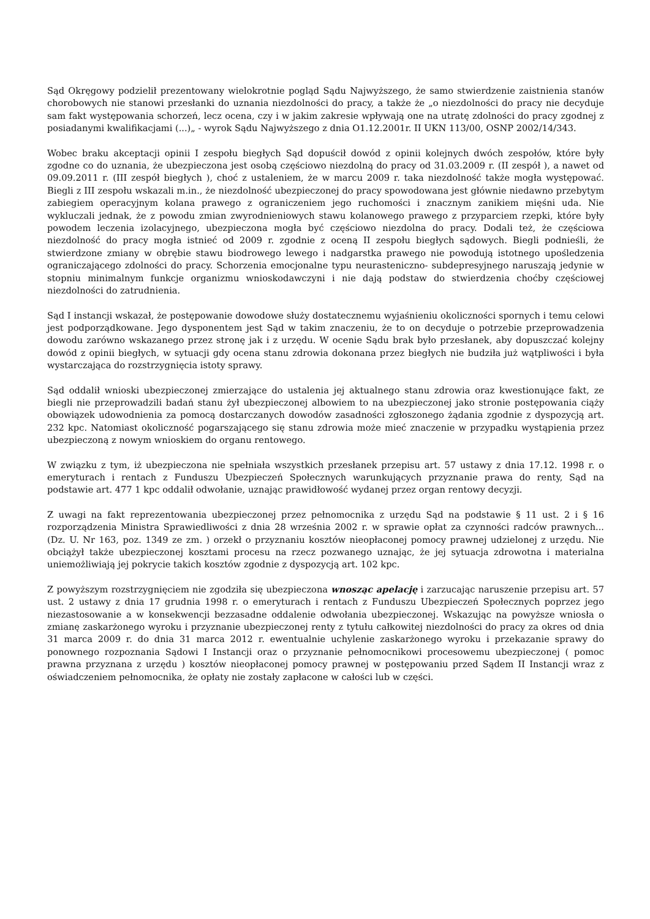Sąd Okręgowy podzielił prezentowany wielokrotnie pogląd Sądu Najwyższego, że samo stwierdzenie zaistnienia stanów chorobowych nie stanowi przesłanki do uznania niezdolności do pracy, a także że „o niezdolności do pracy nie decyduje sam fakt występowania schorzeń, lecz ocena, czy i w jakim zakresie wpływają one na utratę zdolności do pracy zgodnej z posiadanymi kwalifikacjami (...)„ - wyrok Sądu Najwyższego z dnia O1.12.2001r. II UKN 113/00, OSNP 2002/14/343.
Wobec braku akceptacji opinii I zespołu biegłych Sąd dopuścił dowód z opinii kolejnych dwóch zespołów, które były zgodne co do uznania, że ubezpieczona jest osobą częściowo niezdolną do pracy od 31.03.2009 r. (II zespół ), a nawet od 09.09.2011 r. (III zespół biegłych ), choć z ustaleniem, że w marcu 2009 r. taka niezdolność także mogła występować. Biegli z III zespołu wskazali m.in., że niezdolność ubezpieczonej do pracy spowodowana jest głównie niedawno przebytym zabiegiem operacyjnym kolana prawego z ograniczeniem jego ruchomości i znacznym zanikiem mięśni uda. Nie wykluczali jednak, że z powodu zmian zwyrodnieniowych stawu kolanowego prawego z przyparciem rzepki, które były powodem leczenia izolacyjnego, ubezpieczona mogła być częściowo niezdolna do pracy. Dodali też, że częściowa niezdolność do pracy mogła istnieć od 2009 r. zgodnie z oceną II zespołu biegłych sądowych. Biegli podnieśli, że stwierdzone zmiany w obrębie stawu biodrowego lewego i nadgarstka prawego nie powodują istotnego upośledzenia ograniczającego zdolności do pracy. Schorzenia emocjonalne typu neurasteniczno- subdepresyjnego naruszają jedynie w stopniu minimalnym funkcje organizmu wnioskodawczyni i nie dają podstaw do stwierdzenia choćby częściowej niezdolności do zatrudnienia.
Sąd I instancji wskazał, że postępowanie dowodowe służy dostatecznemu wyjaśnieniu okoliczności spornych i temu celowi jest podporządkowane. Jego dysponentem jest Sąd w takim znaczeniu, że to on decyduje o potrzebie przeprowadzenia dowodu zarówno wskazanego przez stronę jak i z urzędu. W ocenie Sądu brak było przesłanek, aby dopuszczać kolejny dowód z opinii biegłych, w sytuacji gdy ocena stanu zdrowia dokonana przez biegłych nie budziła już wątpliwości i była wystarczająca do rozstrzygnięcia istoty sprawy.
Sąd oddalił wnioski ubezpieczonej zmierzające do ustalenia jej aktualnego stanu zdrowia oraz kwestionujące fakt, ze biegli nie przeprowadzili badań stanu żył ubezpieczonej albowiem to na ubezpieczonej jako stronie postępowania ciąży obowiązek udowodnienia za pomocą dostarczanych dowodów zasadności zgłoszonego żądania zgodnie z dyspozycją art. 232 kpc. Natomiast okoliczność pogarszającego się stanu zdrowia może mieć znaczenie w przypadku wystąpienia przez ubezpieczoną z nowym wnioskiem do organu rentowego.
W związku z tym, iż ubezpieczona nie spełniała wszystkich przesłanek przepisu art. 57 ustawy z dnia 17.12. 1998 r. o emeryturach i rentach z Funduszu Ubezpieczeń Społecznych warunkujących przyznanie prawa do renty, Sąd na podstawie art. 477 1 kpc oddalił odwołanie, uznając prawidłowość wydanej przez organ rentowy decyzji.
Z uwagi na fakt reprezentowania ubezpieczonej przez pełnomocnika z urzędu Sąd na podstawie § 11 ust. 2 i § 16 rozporządzenia Ministra Sprawiedliwości z dnia 28 września 2002 r. w sprawie opłat za czynności radców prawnych... (Dz. U. Nr 163, poz. 1349 ze zm. ) orzekł o przyznaniu kosztów nieopłaconej pomocy prawnej udzielonej z urzędu. Nie obciążył także ubezpieczonej kosztami procesu na rzecz pozwanego uznając, że jej sytuacja zdrowotna i materialna uniemożliwiają jej pokrycie takich kosztów zgodnie z dyspozycją art. 102 kpc.
Z powyższym rozstrzygnięciem nie zgodziła się ubezpieczona wnosząc apelację i zarzucając naruszenie przepisu art. 57 ust. 2 ustawy z dnia 17 grudnia 1998 r. o emeryturach i rentach z Funduszu Ubezpieczeń Społecznych poprzez jego niezastosowanie a w konsekwencji bezzasadne oddalenie odwołania ubezpieczonej. Wskazując na powyższe wniosła o zmianę zaskarżonego wyroku i przyznanie ubezpieczonej renty z tytułu całkowitej niezdolności do pracy za okres od dnia 31 marca 2009 r. do dnia 31 marca 2012 r. ewentualnie uchylenie zaskarżonego wyroku i przekazanie sprawy do ponownego rozpoznania Sądowi I Instancji oraz o przyznanie pełnomocnikowi procesowemu ubezpieczonej ( pomoc prawna przyznana z urzędu ) kosztów nieopłaconej pomocy prawnej w postępowaniu przed Sądem II Instancji wraz z oświadczeniem pełnomocnika, że opłaty nie zostały zapłacone w całości lub w części.